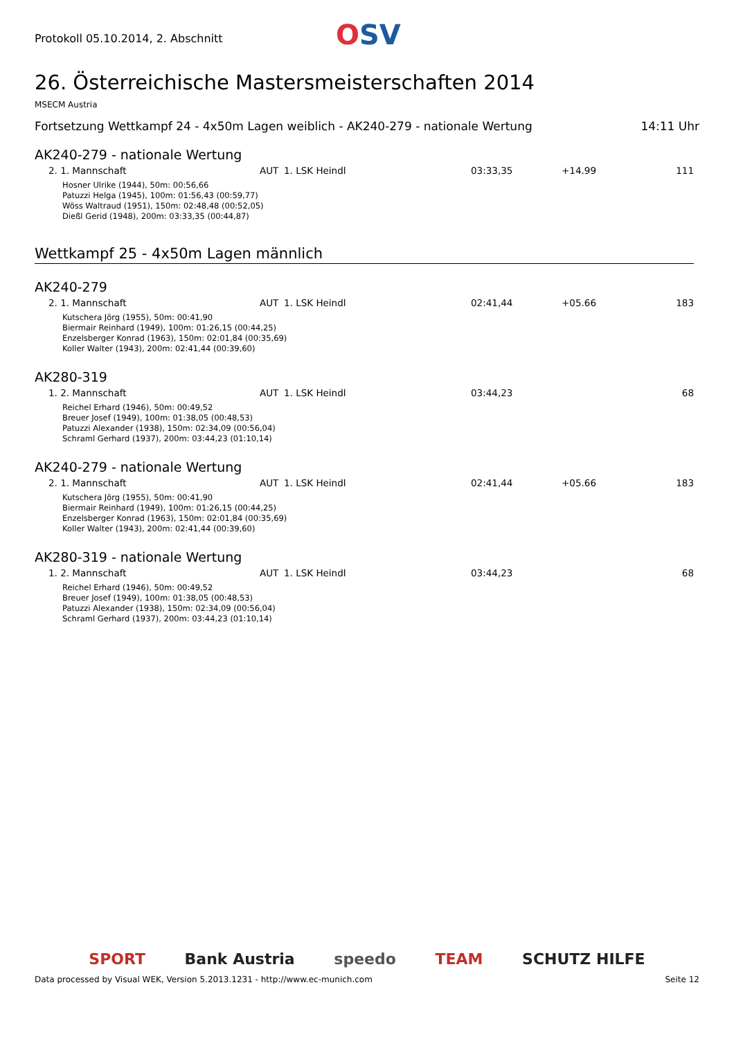Protokoll 05.10.2014, 2. Abschnitt
OSV
26. Österreichische Mastersmeisterschaften 2014
MSECM Austria
Fortsetzung Wettkampf 24 - 4x50m Lagen weiblich - AK240-279 - nationale Wertung 14:11 Uhr
AK240-279 - nationale Wertung
| 2. 1. Mannschaft | AUT | 1. LSK Heindl | | 03:33,35 | +14.99 | 111 |
| Hosner Ulrike (1944), 50m: 00:56,66 Patuzzi Helga (1945), 100m: 01:56,43 (00:59,77) Wöss Waltraud (1951), 150m: 02:48,48 (00:52,05) Dießl Gerid (1948), 200m: 03:33,35 (00:44,87) | | | | | | |
Wettkampf 25 - 4x50m Lagen männlich
AK240-279
| 2. 1. Mannschaft | AUT | 1. LSK Heindl | | 02:41,44 | +05.66 | 183 |
| Kutschera Jörg (1955), 50m: 00:41,90 Biermair Reinhard (1949), 100m: 01:26,15 (00:44,25) Enzelsberger Konrad (1963), 150m: 02:01,84 (00:35,69) Koller Walter (1943), 200m: 02:41,44 (00:39,60) | | | | | | |
AK280-319
| 1. 2. Mannschaft | AUT | 1. LSK Heindl | | 03:44,23 | | 68 |
| Reichel Erhard (1946), 50m: 00:49,52 Breuer Josef (1949), 100m: 01:38,05 (00:48,53) Patuzzi Alexander (1938), 150m: 02:34,09 (00:56,04) Schraml Gerhard (1937), 200m: 03:44,23 (01:10,14) | | | | | | |
AK240-279 - nationale Wertung
| 2. 1. Mannschaft | AUT | 1. LSK Heindl | | 02:41,44 | +05.66 | 183 |
| Kutschera Jörg (1955), 50m: 00:41,90 Biermair Reinhard (1949), 100m: 01:26,15 (00:44,25) Enzelsberger Konrad (1963), 150m: 02:01,84 (00:35,69) Koller Walter (1943), 200m: 02:41,44 (00:39,60) | | | | | | |
AK280-319 - nationale Wertung
| 1. 2. Mannschaft | AUT | 1. LSK Heindl | | 03:44,23 | | 68 |
| Reichel Erhard (1946), 50m: 00:49,52 Breuer Josef (1949), 100m: 01:38,05 (00:48,53) Patuzzi Alexander (1938), 150m: 02:34,09 (00:56,04) Schraml Gerhard (1937), 200m: 03:44,23 (01:10,14) | | | | | | |
SPORT Bank Austria speedo TEAM SCHUTZ HILFE
Data processed by Visual WEK, Version 5.2013.1231 - http://www.ec-munich.com Seite 12